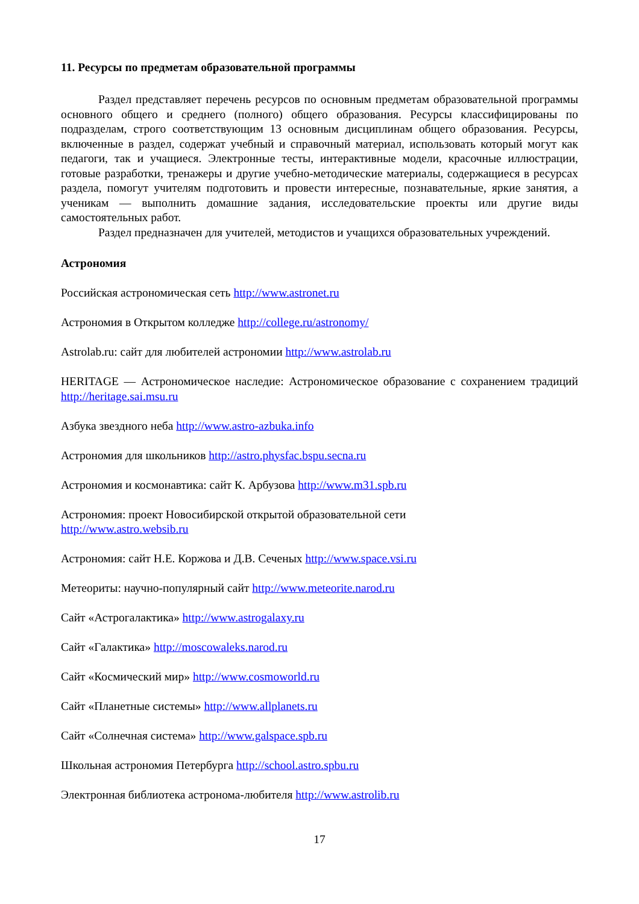11. Ресурсы по предметам образовательной программы
Раздел представляет перечень ресурсов по основным предметам образовательной программы основного общего и среднего (полного) общего образования. Ресурсы классифицированы по подразделам, строго соответствующим 13 основным дисциплинам общего образования. Ресурсы, включенные в раздел, содержат учебный и справочный материал, использовать который могут как педагоги, так и учащиеся. Электронные тесты, интерактивные модели, красочные иллюстрации, готовые разработки, тренажеры и другие учебно-методические материалы, содержащиеся в ресурсах раздела, помогут учителям подготовить и провести интересные, познавательные, яркие занятия, а ученикам — выполнить домашние задания, исследовательские проекты или другие виды самостоятельных работ.
Раздел предназначен для учителей, методистов и учащихся образовательных учреждений.
Астрономия
Российская астрономическая сеть http://www.astronet.ru
Астрономия в Открытом колледже http://college.ru/astronomy/
Astrolab.ru: сайт для любителей астрономии http://www.astrolab.ru
HERITAGE — Астрономическое наследие: Астрономическое образование с сохранением традиций http://heritage.sai.msu.ru
Азбука звездного неба http://www.astro-azbuka.info
Астрономия для школьников http://astro.physfac.bspu.secna.ru
Астрономия и космонавтика: сайт К. Арбузова http://www.m31.spb.ru
Астрономия: проект Новосибирской открытой образовательной сети
http://www.astro.websib.ru
Астрономия: сайт Н.Е. Коржова и Д.В. Сеченых http://www.space.vsi.ru
Метеориты: научно-популярный сайт http://www.meteorite.narod.ru
Сайт «Астрогалактика» http://www.astrogalaxy.ru
Сайт «Галактика» http://moscowaleks.narod.ru
Сайт «Космический мир» http://www.cosmoworld.ru
Сайт «Планетные системы» http://www.allplanets.ru
Сайт «Солнечная система» http://www.galspace.spb.ru
Школьная астрономия Петербурга http://school.astro.spbu.ru
Электронная библиотека астронома-любителя http://www.astrolib.ru
17